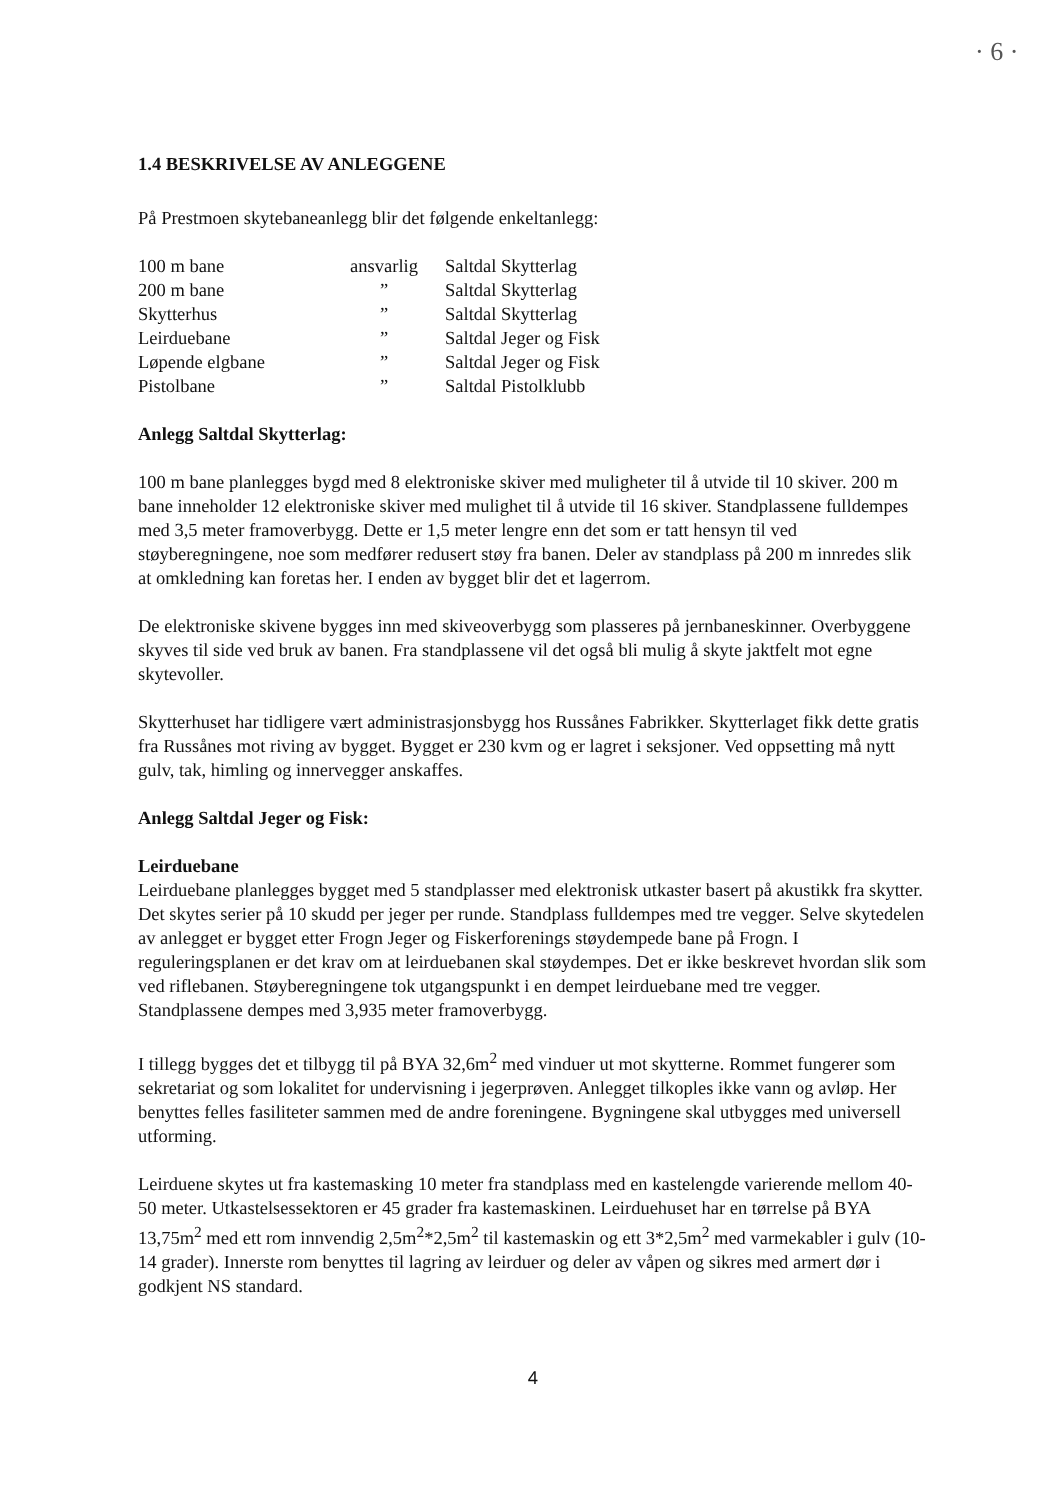· 6 ·
1.4 BESKRIVELSE AV ANLEGGENE
På Prestmoen skytebaneanlegg blir det følgende enkeltanlegg:
| 100 m bane | ansvarlig | Saltdal Skytterlag |
| 200 m bane | ” | Saltdal Skytterlag |
| Skytterhus | ” | Saltdal Skytterlag |
| Leirduebane | ” | Saltdal Jeger og Fisk |
| Løpende elgbane | ” | Saltdal Jeger og Fisk |
| Pistolbane | ” | Saltdal Pistolklubb |
Anlegg Saltdal Skytterlag:
100 m bane planlegges bygd med 8 elektroniske skiver med muligheter til å utvide til 10 skiver. 200 m bane inneholder 12 elektroniske skiver med mulighet til å utvide til 16 skiver. Standplassene fulldempes med 3,5 meter framoverbygg. Dette er 1,5 meter lengre enn det som er tatt hensyn til ved støyberegningene, noe som medfører redusert støy fra banen. Deler av standplass på 200 m innredes slik at omkledning kan foretas her. I enden av bygget blir det et lagerrom.
De elektroniske skivene bygges inn med skiveoverbygg som plasseres på jernbaneskinner. Overbyggene skyves til side ved bruk av banen. Fra standplassene vil det også bli mulig å skyte jaktfelt mot egne skytevoller.
Skytterhuset har tidligere vært administrasjonsbygg hos Russånes Fabrikker. Skytterlaget fikk dette gratis fra Russånes mot riving av bygget. Bygget er 230 kvm og er lagret i seksjoner. Ved oppsetting må nytt gulv, tak, himling og innervegger anskaffes.
Anlegg Saltdal Jeger og Fisk:
Leirduebane
Leirduebane planlegges bygget med 5 standplasser med elektronisk utkaster basert på akustikk fra skytter. Det skytes serier på 10 skudd per jeger per runde. Standplass fulldempes med tre vegger. Selve skytedelen av anlegget er bygget etter Frogn Jeger og Fiskerforenings støydempede bane på Frogn. I reguleringsplanen er det krav om at leirduebanen skal støydempes. Det er ikke beskrevet hvordan slik som ved riflebanen. Støyberegningene tok utgangspunkt i en dempet leirduebane med tre vegger. Standplassene dempes med 3,935 meter framoverbygg.
I tillegg bygges det et tilbygg til på BYA 32,6m<sup>2</sup> med vinduer ut mot skytterne. Rommet fungerer som sekretariat og som lokalitet for undervisning i jegerprøven. Anlegget tilkoples ikke vann og avløp. Her benyttes felles fasiliteter sammen med de andre foreningene. Bygningene skal utbygges med universell utforming.
Leirduene skytes ut fra kastemasking 10 meter fra standplass med en kastelengde varierende mellom 40-50 meter. Utkastelsessektoren er 45 grader fra kastemaskinen. Leirduehuset har en tørrelse på BYA 13,75m<sup>2</sup> med ett rom innvendig 2,5m<sup>2</sup>*2,5m<sup>2</sup> til kastemaskin og ett 3*2,5m<sup>2</sup> med varmekabler i gulv (10-14 grader). Innerste rom benyttes til lagring av leirduer og deler av våpen og sikres med armert dør i godkjent NS standard.
4